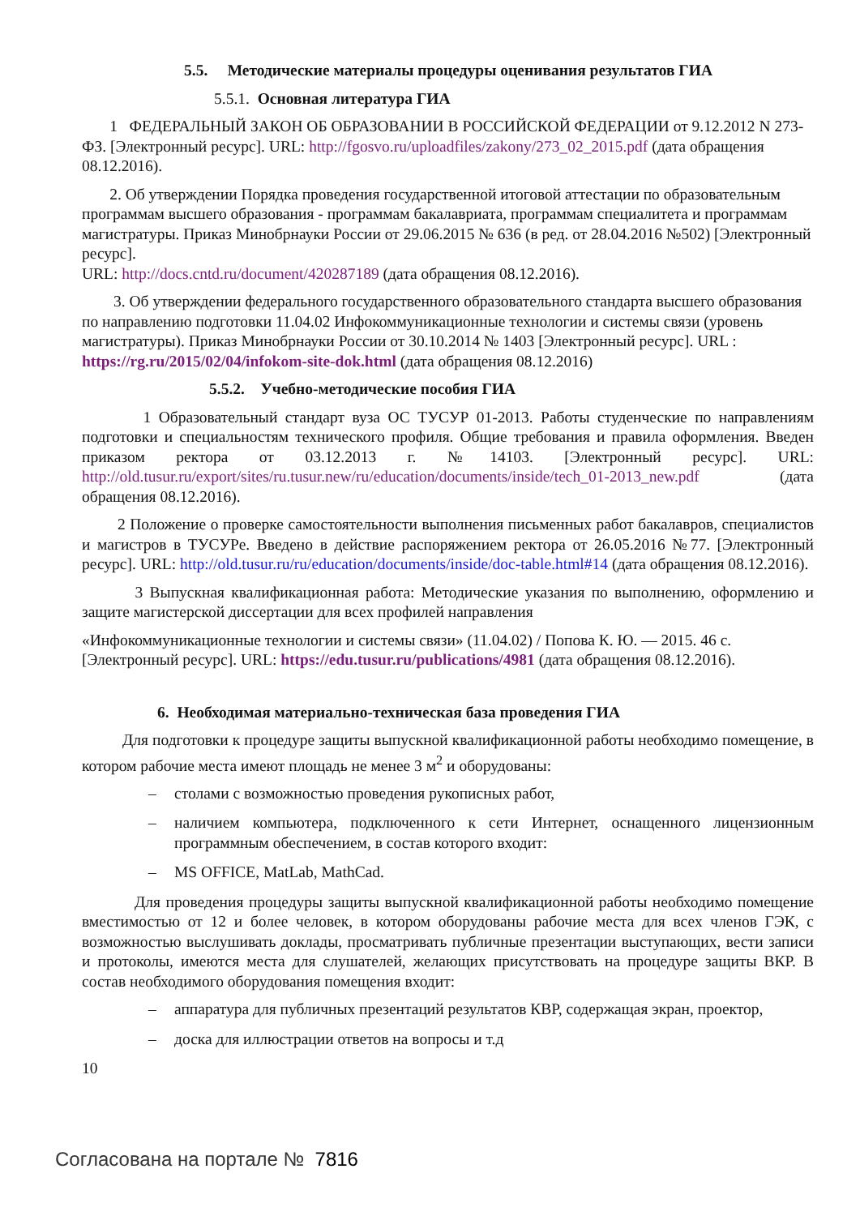5.5. Методические материалы процедуры оценивания результатов ГИА
5.5.1. Основная литература ГИА
1 ФЕДЕРАЛЬНЫЙ ЗАКОН ОБ ОБРАЗОВАНИИ В РОССИЙСКОЙ ФЕДЕРАЦИИ от 9.12.2012 N 273-ФЗ. [Электронный ресурс]. URL: http://fgosvo.ru/uploadfiles/zakony/273_02_2015.pdf (дата обращения 08.12.2016).
2. Об утверждении Порядка проведения государственной итоговой аттестации по образовательным программам высшего образования - программам бакалавриата, программам специалитета и программам магистратуры. Приказ Минобрнауки России от 29.06.2015 № 636 (в ред. от 28.04.2016 №502) [Электронный ресурс].
URL: http://docs.cntd.ru/document/420287189 (дата обращения 08.12.2016).
3. Об утверждении федерального государственного образовательного стандарта высшего образования по направлению подготовки 11.04.02 Инфокоммуникационные технологии и системы связи (уровень магистратуры). Приказ Минобрнауки России от 30.10.2014 № 1403 [Электронный ресурс]. URL : https://rg.ru/2015/02/04/infokom-site-dok.html (дата обращения 08.12.2016)
5.5.2. Учебно-методические пособия ГИА
1 Образовательный стандарт вуза ОС ТУСУР 01-2013. Работы студенческие по направлениям подготовки и специальностям технического профиля. Общие требования и правила оформления. Введен приказом ректора от 03.12.2013 г. №14103. [Электронный ресурс]. URL: http://old.tusur.ru/export/sites/ru.tusur.new/ru/education/documents/inside/tech_01-2013_new.pdf (дата обращения 08.12.2016).
2 Положение о проверке самостоятельности выполнения письменных работ бакалавров, специалистов и магистров в ТУСУРе. Введено в действие распоряжением ректора от 26.05.2016 №77. [Электронный ресурс]. URL: http://old.tusur.ru/ru/education/documents/inside/doc-table.html#14 (дата обращения 08.12.2016).
3 Выпускная квалификационная работа: Методические указания по выполнению, оформлению и защите магистерской диссертации для всех профилей направления
«Инфокоммуникационные технологии и системы связи» (11.04.02) / Попова К. Ю. — 2015. 46 с. [Электронный ресурс]. URL: https://edu.tusur.ru/publications/4981 (дата обращения 08.12.2016).
6. Необходимая материально-техническая база проведения ГИА
Для подготовки к процедуре защиты выпускной квалификационной работы необходимо помещение, в котором рабочие места имеют площадь не менее 3 м<sup>2</sup> и оборудованы:
– столами с возможностью проведения рукописных работ,
– наличием компьютера, подключенного к сети Интернет, оснащенного лицензионным программным обеспечением, в состав которого входит:
– MS OFFICE, MatLab, MathCad.
Для проведения процедуры защиты выпускной квалификационной работы необходимо помещение вместимостью от 12 и более человек, в котором оборудованы рабочие места для всех членов ГЭК, с возможностью выслушивать доклады, просматривать публичные презентации выступающих, вести записи и протоколы, имеются места для слушателей, желающих присутствовать на процедуре защиты ВКР. В состав необходимого оборудования помещения входит:
– аппаратура для публичных презентаций результатов КВР, содержащая экран, проектор,
– доска для иллюстрации ответов на вопросы и т.д
10
Согласована на портале № 7816